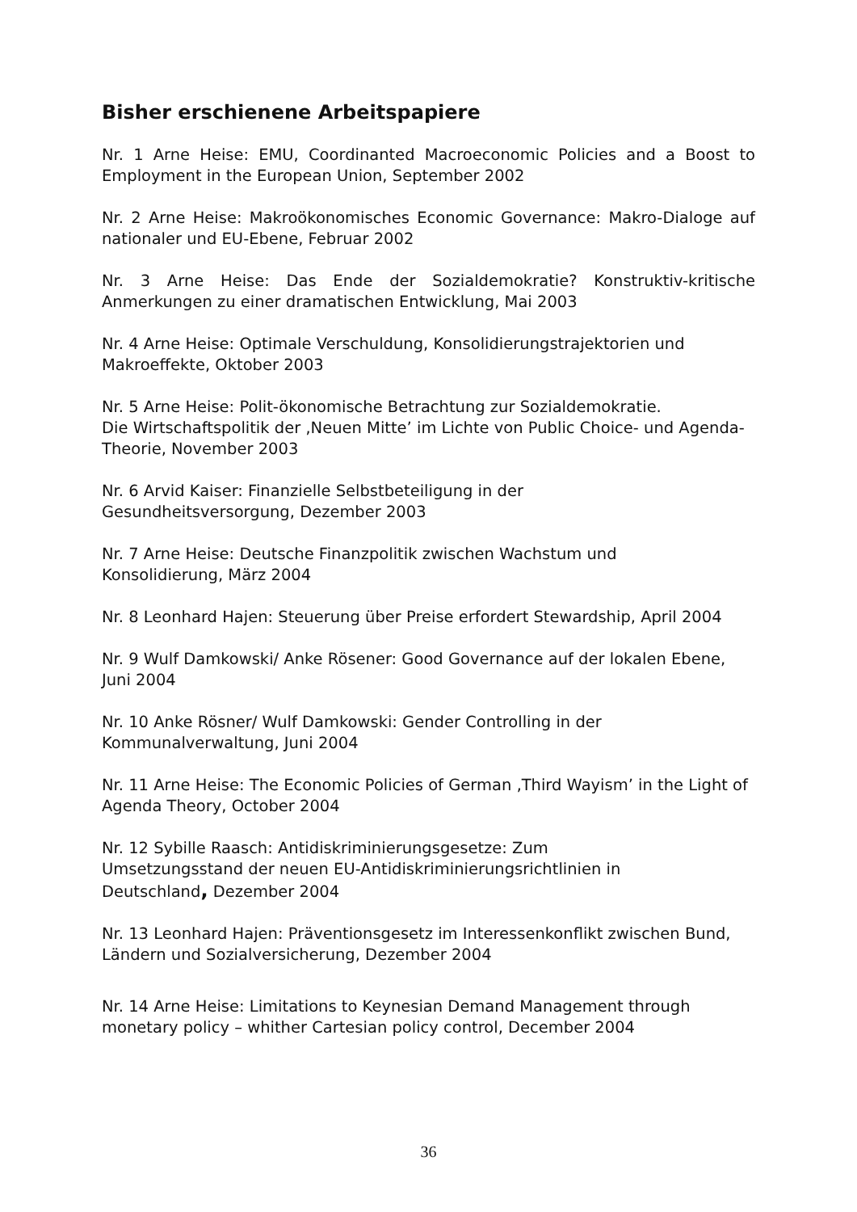Bisher erschienene Arbeitspapiere
Nr. 1 Arne Heise: EMU, Coordinanted Macroeconomic Policies and a Boost to Employment in the European Union, September 2002
Nr. 2 Arne Heise: Makroökonomisches Economic Governance: Makro-Dialoge auf nationaler und EU-Ebene, Februar 2002
Nr. 3 Arne Heise: Das Ende der Sozialdemokratie? Konstruktiv-kritische Anmerkungen zu einer dramatischen Entwicklung, Mai 2003
Nr. 4 Arne Heise: Optimale Verschuldung, Konsolidierungstrajektorien und Makroeffekte, Oktober 2003
Nr. 5 Arne Heise: Polit-ökonomische Betrachtung zur Sozialdemokratie.
Die Wirtschaftspolitik der ‚Neuen Mitte’ im Lichte von Public Choice- und Agenda-Theorie, November 2003
Nr. 6 Arvid Kaiser: Finanzielle Selbstbeteiligung in der
Gesundheitsversorgung, Dezember 2003
Nr. 7 Arne Heise: Deutsche Finanzpolitik zwischen Wachstum und
Konsolidierung, März 2004
Nr. 8 Leonhard Hajen: Steuerung über Preise erfordert Stewardship, April 2004
Nr. 9 Wulf Damkowski/ Anke Rösener: Good Governance auf der lokalen Ebene, Juni 2004
Nr. 10 Anke Rösner/ Wulf Damkowski: Gender Controlling in der
Kommunalverwaltung, Juni 2004
Nr. 11 Arne Heise: The Economic Policies of German ‚Third Wayism’ in the Light of Agenda Theory, October 2004
Nr. 12 Sybille Raasch: Antidiskriminierungsgesetze: Zum
Umsetzungsstand der neuen EU-Antidiskriminierungsrichtlinien in
Deutschland, Dezember 2004
Nr. 13 Leonhard Hajen: Präventionsgesetz im Interessenkonflikt zwischen Bund, Ländern und Sozialversicherung, Dezember 2004
Nr. 14 Arne Heise: Limitations to Keynesian Demand Management through monetary policy – whither Cartesian policy control, December 2004
36